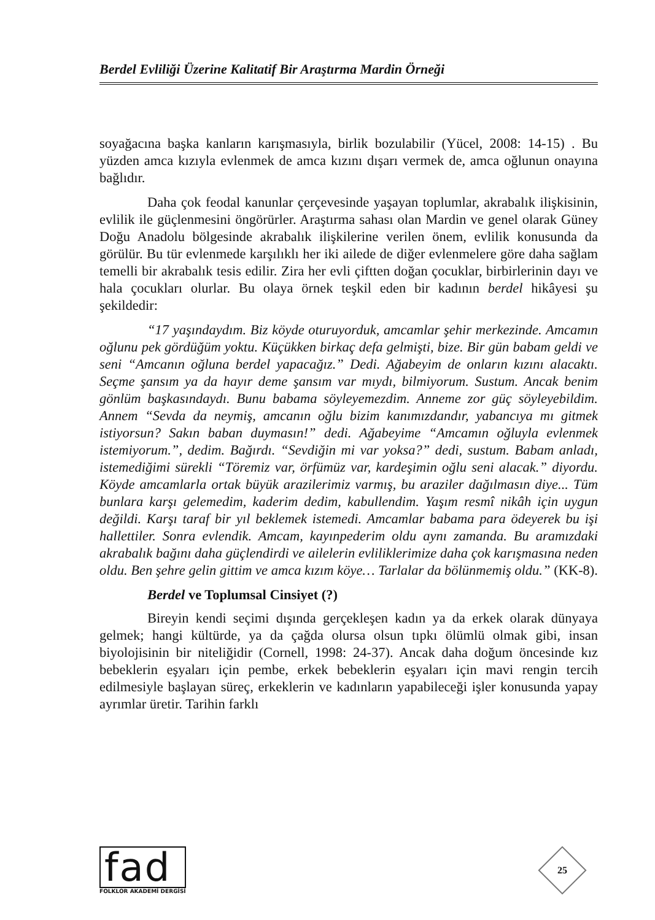Berdel Evliliği Üzerine Kalitatif Bir Araştırma Mardin Örneği
soyağacına başka kanların karışmasıyla, birlik bozulabilir (Yücel, 2008: 14-15) . Bu yüzden amca kızıyla evlenmek de amca kızını dışarı vermek de, amca oğlunun onayına bağlıdır.
Daha çok feodal kanunlar çerçevesinde yaşayan toplumlar, akrabalık ilişkisinin, evlilik ile güçlenmesini öngörürler. Araştırma sahası olan Mardin ve genel olarak Güney Doğu Anadolu bölgesinde akrabalık ilişkilerine verilen önem, evlilik konusunda da görülür. Bu tür evlenmede karşılıklı her iki ailede de diğer evlenmelere göre daha sağlam temelli bir akrabalık tesis edilir. Zira her evli çiftten doğan çocuklar, birbirlerinin dayı ve hala çocukları olurlar. Bu olaya örnek teşkil eden bir kadının berdel hikâyesi şu şekildedir:
“17 yaşındaydım. Biz köyde oturuyorduk, amcamlar şehir merkezinde. Amcamın oğlunu pek gördüğüm yoktu. Küçükken birkaç defa gelmişti, bize. Bir gün babam geldi ve seni “Amcanın oğluna berdel yapacağız.” Dedi. Ağabeyim de onların kızını alacaktı. Seçme şansım ya da hayır deme şansım var mıydı, bilmiyorum. Sustum. Ancak benim gönlüm başkasındaydı. Bunu babama söyleyemezdim. Anneme zor güç söyleyebildim. Annem “Sevda da neymiş, amcanın oğlu bizim kanımızdandır, yabancıya mı gitmek istiyorsun? Sakın baban duymasın!” dedi. Ağabeyime “Amcamın oğluyla evlenmek istemiyorum.”, dedim. Bağırdı. “Sevdiğin mi var yoksa?” dedi, sustum. Babam anladı, istemediğimi sürekli “Töremiz var, örfümüz var, kardeşimin oğlu seni alacak.” diyordu. Köyde amcamlarla ortak büyük arazilerimiz varmış, bu araziler dağılmasın diye... Tüm bunlara karşı gelemedim, kaderim dedim, kabullendim. Yaşım resmî nikâh için uygun değildi. Karşı taraf bir yıl beklemek istemedi. Amcamlar babama para ödeyerek bu işi hallettiler. Sonra evlendik. Amcam, kayınpederim oldu aynı zamanda. Bu aramızdaki akrabalık bağını daha güçlendirdi ve ailelerin evliliklerimize daha çok karışmasına neden oldu. Ben şehre gelin gittim ve amca kızım köye… Tarlalar da bölünmemiş oldu.” (KK-8).
Berdel ve Toplumsal Cinsiyet (?)
Bireyin kendi seçimi dışında gerçekleşen kadın ya da erkek olarak dünyaya gelmek; hangi kültürde, ya da çağda olursa olsun tıpkı ölümlü olmak gibi, insan biyolojisinin bir niteliğidir (Cornell, 1998: 24-37). Ancak daha doğum öncesinde kız bebeklerin eşyaları için pembe, erkek bebeklerin eşyaları için mavi rengin tercih edilmesiyle başlayan süreç, erkeklerin ve kadınların yapabileceği işler konusunda yapay ayrımlar üretir. Tarihin farklı
fad
FOLKLOR AKADEMİ DERGİSİ
25